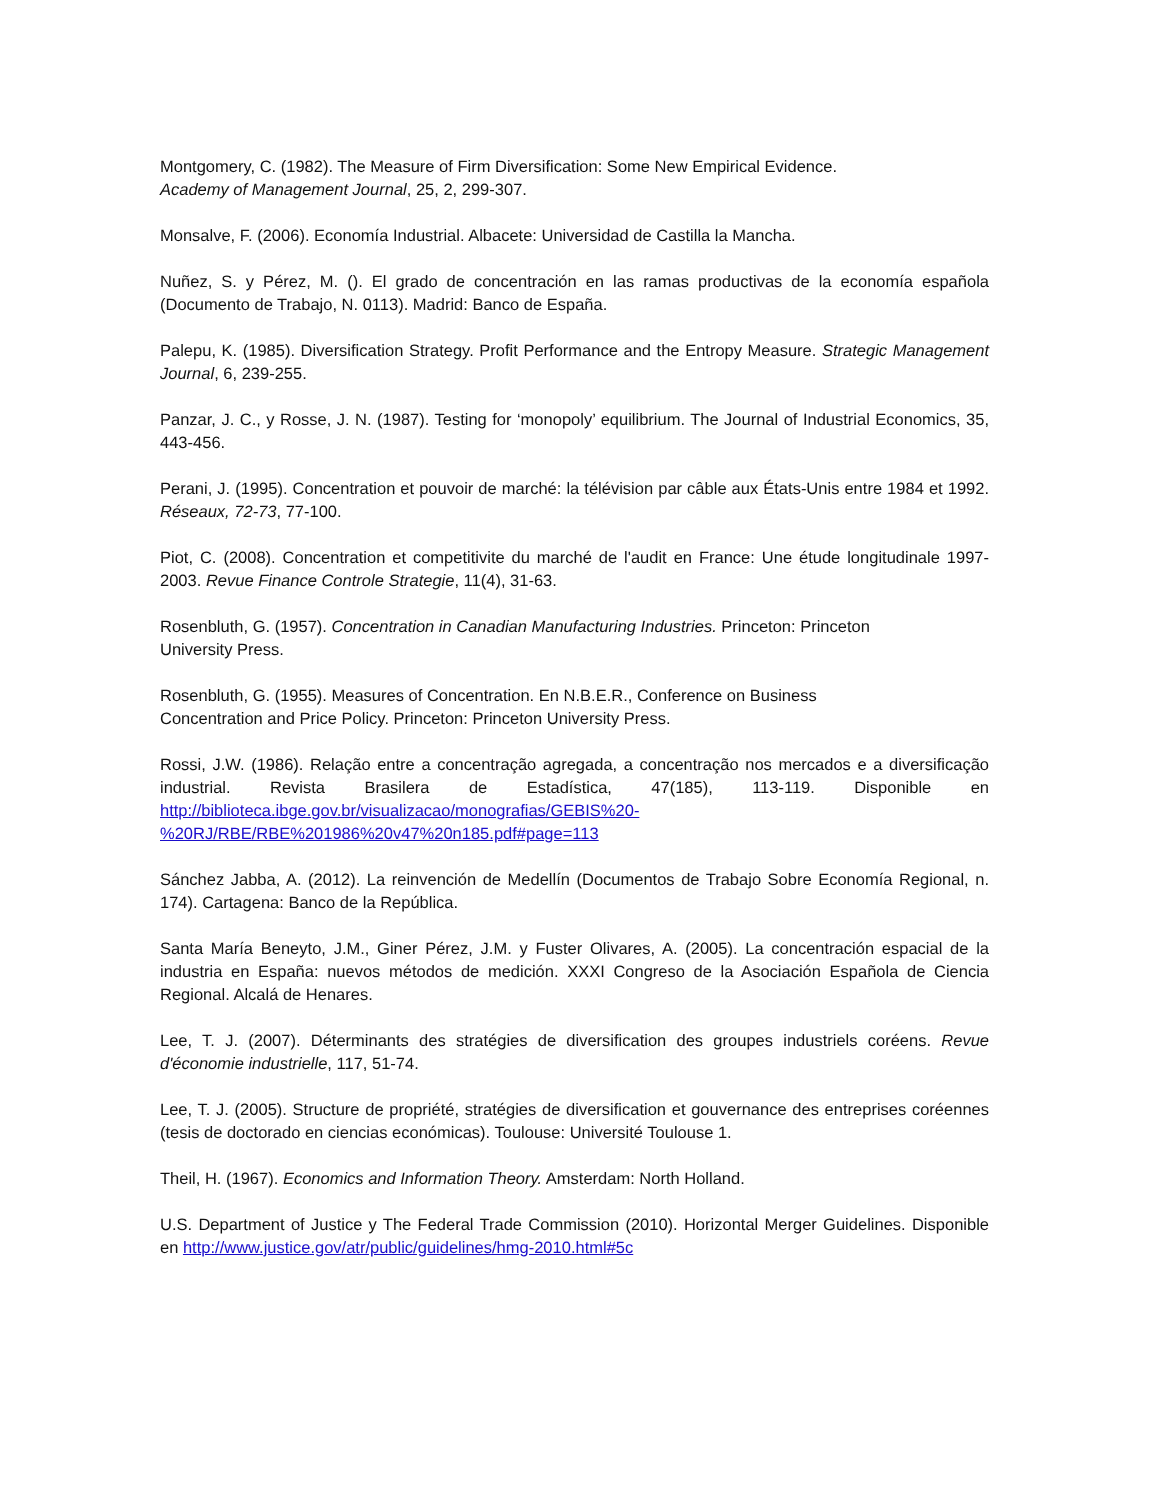Montgomery, C. (1982). The Measure of Firm Diversification: Some New Empirical Evidence.
Academy of Management Journal, 25, 2, 299-307.
Monsalve, F. (2006). Economía Industrial. Albacete: Universidad de Castilla la Mancha.
Nuñez, S. y Pérez, M. (). El grado de concentración en las ramas productivas de la economía española (Documento de Trabajo, N. 0113). Madrid: Banco de España.
Palepu, K. (1985). Diversification Strategy. Profit Performance and the Entropy Measure. Strategic Management Journal, 6, 239-255.
Panzar, J. C., y Rosse, J. N. (1987). Testing for ‘monopoly’ equilibrium. The Journal of Industrial Economics, 35, 443-456.
Perani, J. (1995). Concentration et pouvoir de marché: la télévision par câble aux États-Unis entre 1984 et 1992. Réseaux, 72-73, 77-100.
Piot, C. (2008). Concentration et competitivite du marché de l'audit en France: Une étude longitudinale 1997-2003. Revue Finance Controle Strategie, 11(4), 31-63.
Rosenbluth, G. (1957). Concentration in Canadian Manufacturing Industries. Princeton: Princeton
University Press.
Rosenbluth, G. (1955). Measures of Concentration. En N.B.E.R., Conference on Business
Concentration and Price Policy. Princeton: Princeton University Press.
Rossi, J.W. (1986). Relação entre a concentração agregada, a concentração nos mercados e a diversificação industrial. Revista Brasilera de Estadística, 47(185), 113-119. Disponible en http://biblioteca.ibge.gov.br/visualizacao/monografias/GEBIS%20-
%20RJ/RBE/RBE%201986%20v47%20n185.pdf#page=113
Sánchez Jabba, A. (2012). La reinvención de Medellín (Documentos de Trabajo Sobre Economía Regional, n. 174). Cartagena: Banco de la República.
Santa María Beneyto, J.M., Giner Pérez, J.M. y Fuster Olivares, A. (2005). La concentración espacial de la industria en España: nuevos métodos de medición. XXXI Congreso de la Asociación Española de Ciencia Regional. Alcalá de Henares.
Lee, T. J. (2007). Déterminants des stratégies de diversification des groupes industriels coréens. Revue d'économie industrielle, 117, 51-74.
Lee, T. J. (2005). Structure de propriété, stratégies de diversification et gouvernance des entreprises coréennes (tesis de doctorado en ciencias económicas). Toulouse: Université Toulouse 1.
Theil, H. (1967). Economics and Information Theory. Amsterdam: North Holland.
U.S. Department of Justice y The Federal Trade Commission (2010). Horizontal Merger Guidelines. Disponible en http://www.justice.gov/atr/public/guidelines/hmg-2010.html#5c